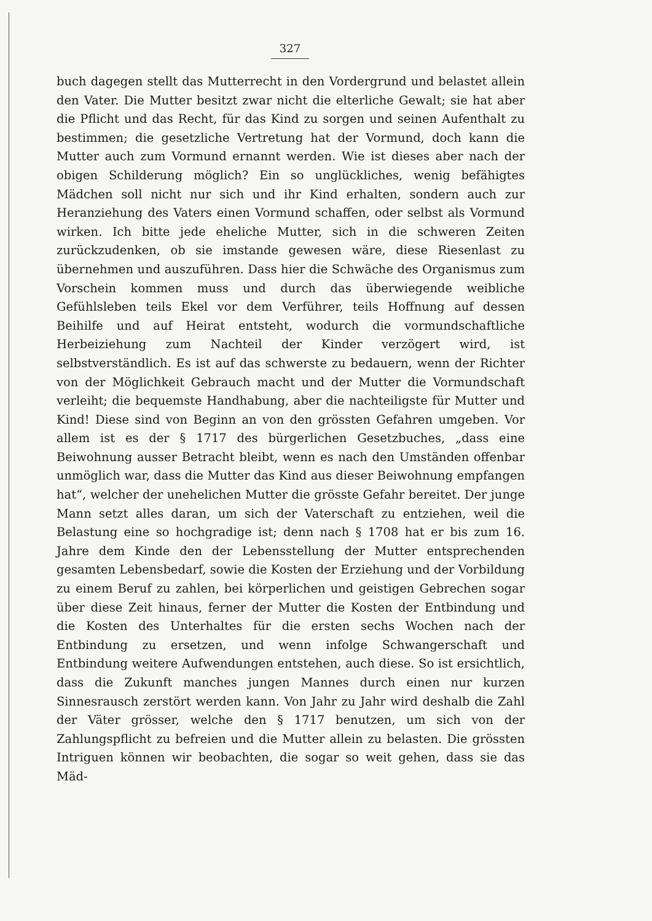327
buch dagegen stellt das Mutterrecht in den Vordergrund und belastet allein den Vater. Die Mutter besitzt zwar nicht die elterliche Gewalt; sie hat aber die Pflicht und das Recht, für das Kind zu sorgen und seinen Aufenthalt zu bestimmen; die gesetzliche Vertretung hat der Vormund, doch kann die Mutter auch zum Vormund ernannt werden. Wie ist dieses aber nach der obigen Schilderung möglich? Ein so unglückliches, wenig befähigtes Mädchen soll nicht nur sich und ihr Kind erhalten, sondern auch zur Heranziehung des Vaters einen Vormund schaffen, oder selbst als Vormund wirken. Ich bitte jede eheliche Mutter, sich in die schweren Zeiten zurückzudenken, ob sie imstande gewesen wäre, diese Riesenlast zu übernehmen und auszuführen. Dass hier die Schwäche des Organismus zum Vorschein kommen muss und durch das überwiegende weibliche Gefühlsleben teils Ekel vor dem Verführer, teils Hoffnung auf dessen Beihilfe und auf Heirat entsteht, wodurch die vormundschaftliche Herbeiziehung zum Nachteil der Kinder verzögert wird, ist selbstverständlich. Es ist auf das schwerste zu bedauern, wenn der Richter von der Möglichkeit Gebrauch macht und der Mutter die Vormundschaft verleiht; die bequemste Handhabung, aber die nachteiligste für Mutter und Kind! Diese sind von Beginn an von den grössten Gefahren umgeben. Vor allem ist es der § 1717 des bürgerlichen Gesetzbuches, „dass eine Beiwohnung ausser Betracht bleibt, wenn es nach den Umständen offenbar unmöglich war, dass die Mutter das Kind aus dieser Beiwohnung empfangen hat“, welcher der unehelichen Mutter die grösste Gefahr bereitet. Der junge Mann setzt alles daran, um sich der Vaterschaft zu entziehen, weil die Belastung eine so hochgradige ist; denn nach § 1708 hat er bis zum 16. Jahre dem Kinde den der Lebensstellung der Mutter entsprechenden gesamten Lebensbedarf, sowie die Kosten der Erziehung und der Vorbildung zu einem Beruf zu zahlen, bei körperlichen und geistigen Gebrechen sogar über diese Zeit hinaus, ferner der Mutter die Kosten der Entbindung und die Kosten des Unterhaltes für die ersten sechs Wochen nach der Entbindung zu ersetzen, und wenn infolge Schwangerschaft und Entbindung weitere Aufwendungen entstehen, auch diese. So ist ersichtlich, dass die Zukunft manches jungen Mannes durch einen nur kurzen Sinnesrausch zerstört werden kann. Von Jahr zu Jahr wird deshalb die Zahl der Väter grösser, welche den § 1717 benutzen, um sich von der Zahlungspflicht zu befreien und die Mutter allein zu belasten. Die grössten Intriguen können wir beobachten, die sogar so weit gehen, dass sie das Mäd-